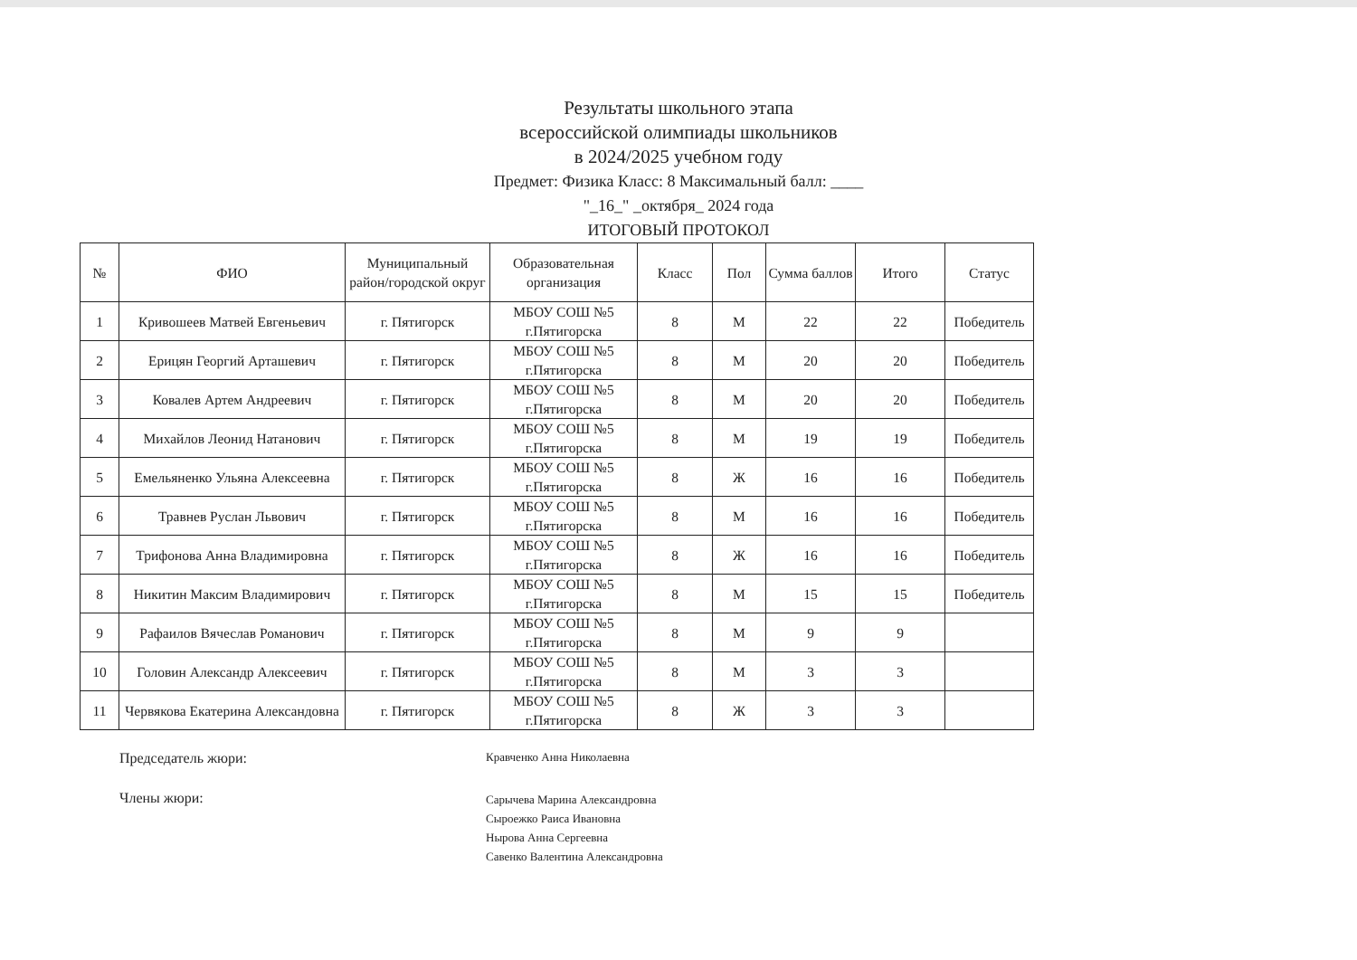Результаты школьного этапа
всероссийской олимпиады школьников
в 2024/2025 учебном году
Предмет: Физика Класс: 8 Максимальный балл: ____
"_16_" _октября_ 2024 года
ИТОГОВЫЙ ПРОТОКОЛ
| № | ФИО | Муниципальный район/городской округ | Образовательная организация | Класс | Пол | Сумма баллов | Итого | Статус |
| --- | --- | --- | --- | --- | --- | --- | --- | --- |
| 1 | Кривошеев Матвей Евгеньевич | г. Пятигорск | МБОУ СОШ №5 г.Пятигорска | 8 | М | 22 | 22 | Победитель |
| 2 | Ерицян Георгий Арташевич | г. Пятигорск | МБОУ СОШ №5 г.Пятигорска | 8 | М | 20 | 20 | Победитель |
| 3 | Ковалев Артем Андреевич | г. Пятигорск | МБОУ СОШ №5 г.Пятигорска | 8 | М | 20 | 20 | Победитель |
| 4 | Михайлов Леонид Натанович | г. Пятигорск | МБОУ СОШ №5 г.Пятигорска | 8 | М | 19 | 19 | Победитель |
| 5 | Емельяненко Ульяна Алексеевна | г. Пятигорск | МБОУ СОШ №5 г.Пятигорска | 8 | Ж | 16 | 16 | Победитель |
| 6 | Травнев Руслан Львович | г. Пятигорск | МБОУ СОШ №5 г.Пятигорска | 8 | М | 16 | 16 | Победитель |
| 7 | Трифонова Анна Владимировна | г. Пятигорск | МБОУ СОШ №5 г.Пятигорска | 8 | Ж | 16 | 16 | Победитель |
| 8 | Никитин Максим Владимирович | г. Пятигорск | МБОУ СОШ №5 г.Пятигорска | 8 | М | 15 | 15 | Победитель |
| 9 | Рафаилов Вячеслав Романович | г. Пятигорск | МБОУ СОШ №5 г.Пятигорска | 8 | М | 9 | 9 | |
| 10 | Головин Александр Алексеевич | г. Пятигорск | МБОУ СОШ №5 г.Пятигорска | 8 | М | 3 | 3 | |
| 11 | Червякова Екатерина Александовна | г. Пятигорск | МБОУ СОШ №5 г.Пятигорска | 8 | Ж | 3 | 3 | |
Председатель жюри:
Кравченко Анна Николаевна
Члены жюри:
Сарычева Марина Александровна
Сыроежко Раиса Ивановна
Нырова Анна Сергеевна
Савенко Валентина Александровна